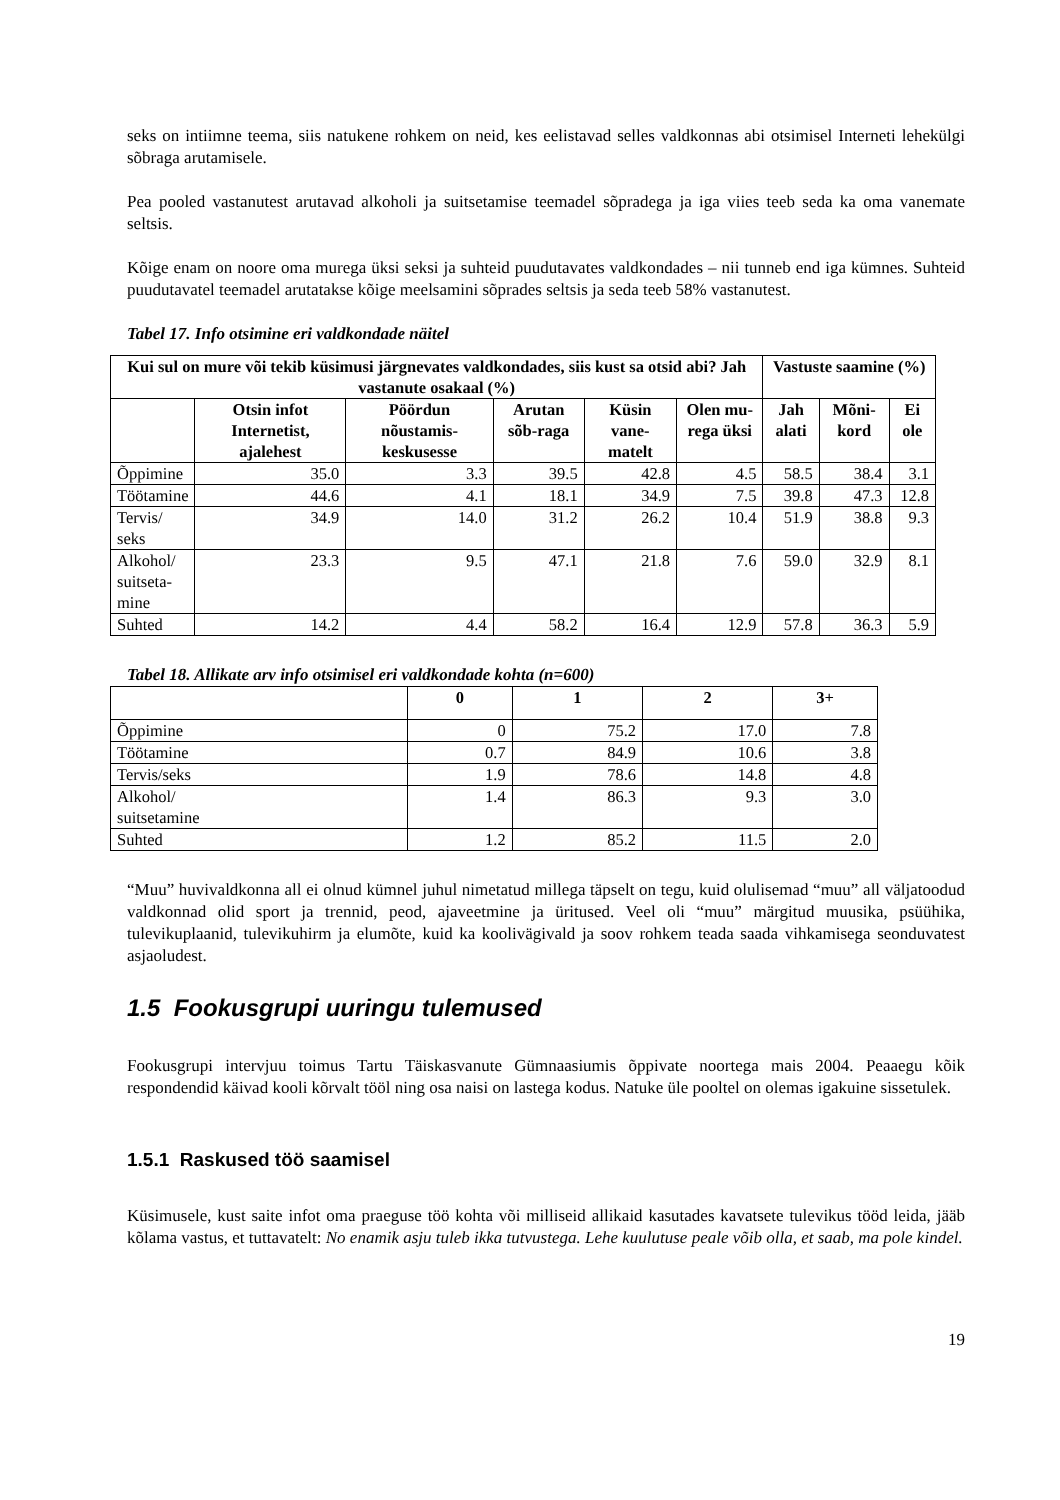seks on intiimne teema, siis natukene rohkem on neid, kes eelistavad selles valdkonnas abi otsimisel Interneti lehekülgi sõbraga arutamisele.
Pea pooled vastanutest arutavad alkoholi ja suitsetamise teemadel sõpradega ja iga viies teeb seda ka oma vanemate seltsis.
Kõige enam on noore oma murega üksi seksi ja suhteid puudutavates valdkondades – nii tunneb end iga kümnes. Suhteid puudutavatel teemadel arutatakse kõige meelsamini sõprades seltsis ja seda teeb 58% vastanutest.
Tabel 17. Info otsimine eri valdkondade näitel
| Kui sul on mure või tekib küsimusi järgnevates valdkondades, siis kust sa otsid abi? Jah vastanute osakaal (%) | | | | | | Vastuste saamine (%) | | |
| --- | --- | --- | --- | --- | --- | --- | --- | --- |
| | Otsin infot Internetist, ajalehest | Pöördun nõustamis-keskusesse | Arutan sõb-raga | Küsin vane-matelt | Olen mu-rega üksi | Jah alati | Mõni-kord | Ei ole |
| Õppimine | 35.0 | 3.3 | 39.5 | 42.8 | 4.5 | 58.5 | 38.4 | 3.1 |
| Töötamine | 44.6 | 4.1 | 18.1 | 34.9 | 7.5 | 39.8 | 47.3 | 12.8 |
| Tervis/ seks | 34.9 | 14.0 | 31.2 | 26.2 | 10.4 | 51.9 | 38.8 | 9.3 |
| Alkohol/ suitseta- mine | 23.3 | 9.5 | 47.1 | 21.8 | 7.6 | 59.0 | 32.9 | 8.1 |
| Suhted | 14.2 | 4.4 | 58.2 | 16.4 | 12.9 | 57.8 | 36.3 | 5.9 |
Tabel 18. Allikate arv info otsimisel eri valdkondade kohta (n=600)
| | 0 | 1 | 2 | 3+ |
| --- | --- | --- | --- | --- |
| Õppimine | 0 | 75.2 | 17.0 | 7.8 |
| Töötamine | 0.7 | 84.9 | 10.6 | 3.8 |
| Tervis/seks | 1.9 | 78.6 | 14.8 | 4.8 |
| Alkohol/ suitsetamine | 1.4 | 86.3 | 9.3 | 3.0 |
| Suhted | 1.2 | 85.2 | 11.5 | 2.0 |
“Muu” huvivaldkonna all ei olnud kümnel juhul nimetatud millega täpselt on tegu, kuid olulisemad “muu” all väljatoodud valdkonnad olid sport ja trennid, peod, ajaveetmine ja üritused. Veel oli “muu” märgitud muusika, psüühika, tulevikuplaanid, tulevikuhirm ja elumõte, kuid ka koolivägivald ja soov rohkem teada saada vihkamisega seonduvatest asjaoludest.
1.5 Fookusgrupi uuringu tulemused
Fookusgrupi intervjuu toimus Tartu Täiskasvanute Gümnaasiumis õppivate noortega mais 2004. Peaaegu kõik respondendid käivad kooli kõrvalt tööl ning osa naisi on lastega kodus. Natuke üle pooltel on olemas igakuine sissetulek.
1.5.1 Raskused töö saamisel
Küsimusele, kust saite infot oma praeguse töö kohta või milliseid allikaid kasutades kavatsete tulevikus tööd leida, jääb kõlama vastus, et tuttavatelt: No enamik asju tuleb ikka tutvustega. Lehe kuulutuse peale võib olla, et saab, ma pole kindel.
19